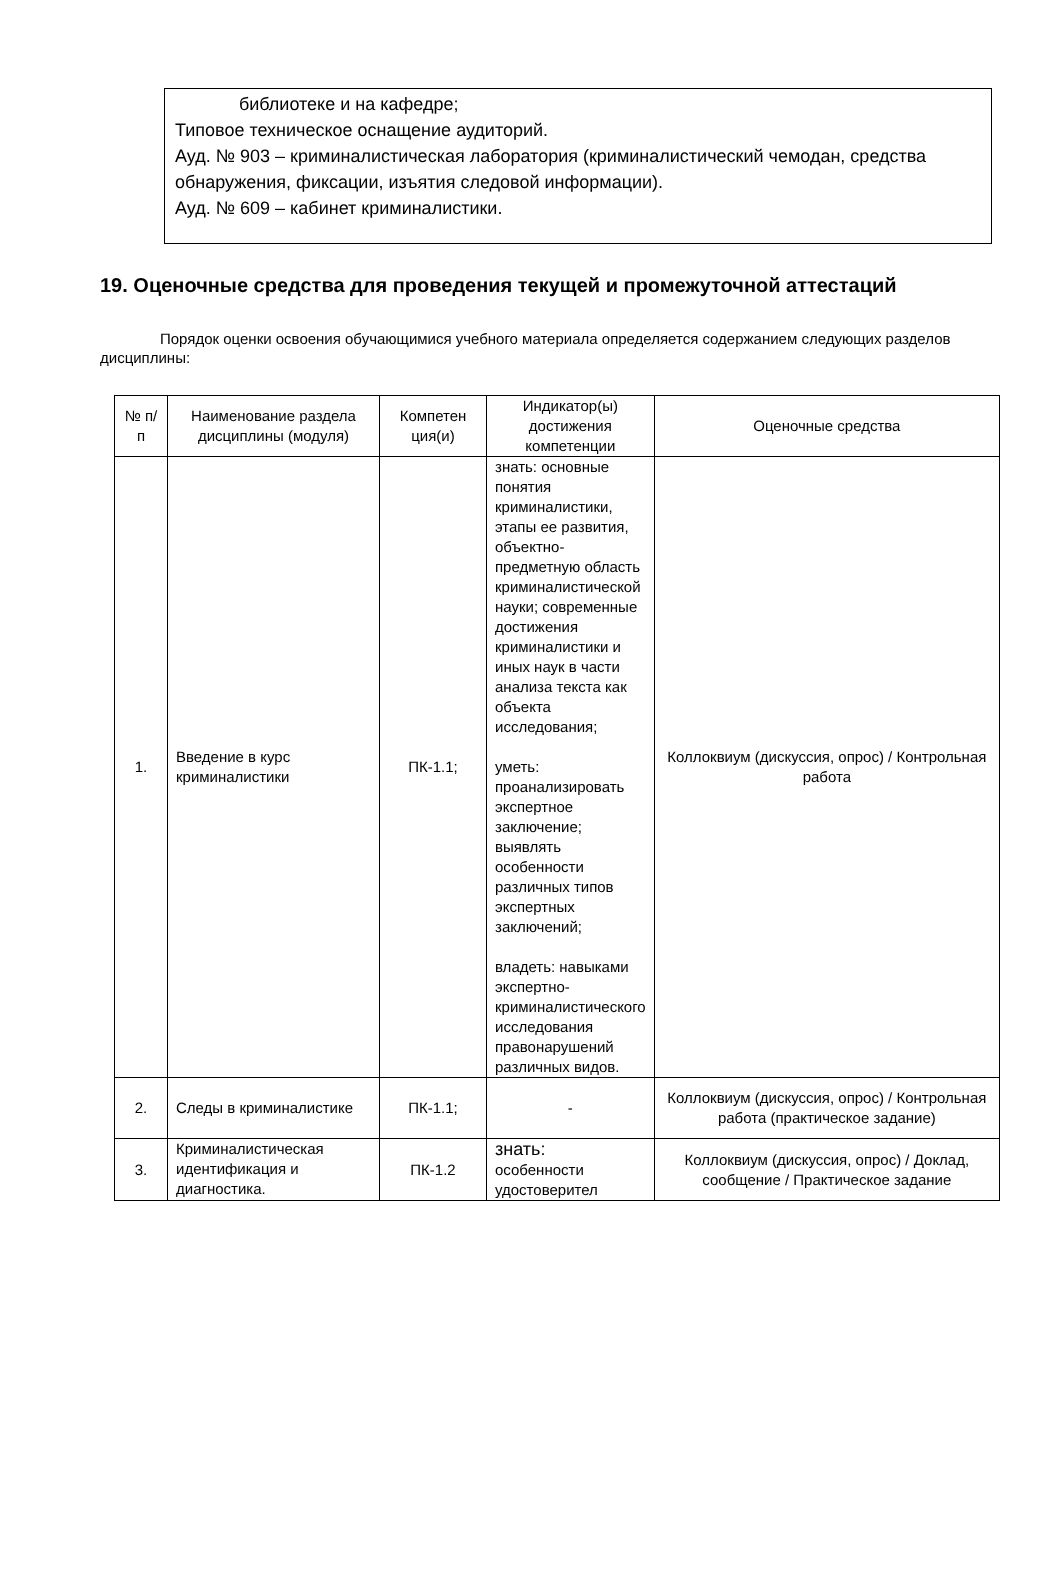библиотеке и на кафедре;
Типовое техническое оснащение аудиторий.
Ауд. № 903 – криминалистическая лаборатория (криминалистический чемодан, средства обнаружения, фиксации, изъятия следовой информации).
Ауд. № 609 – кабинет криминалистики.
19. Оценочные средства для проведения текущей и промежуточной аттестаций
Порядок оценки освоения обучающимися учебного материала определяется содержанием следующих разделов дисциплины:
| № п/п | Наименование раздела дисциплины (модуля) | Компетен ция(и) | Индикатор(ы) достижения компетенции | Оценочные средства |
| --- | --- | --- | --- | --- |
| 1. | Введение в курс криминалистики | ПК-1.1; | знать: основные понятия криминалистики, этапы ее развития, объектно-предметную область криминалистической науки; современные достижения криминалистики и иных наук в части анализа текста как объекта исследования; уметь: проанализировать экспертное заключение; выявлять особенности различных типов экспертных заключений; владеть: навыками экспертно-криминалистического исследования правонарушений различных видов. | Коллоквиум (дискуссия, опрос) / Контрольная работа |
| 2. | Следы в криминалистике | ПК-1.1; | - | Коллоквиум (дискуссия, опрос) / Контрольная работа (практическое задание) |
| 3. | Криминалистическая идентификация и диагностика. | ПК-1.2 | знать: особенности удостоверител | Коллоквиум (дискуссия, опрос) / Доклад, сообщение / Практическое задание |